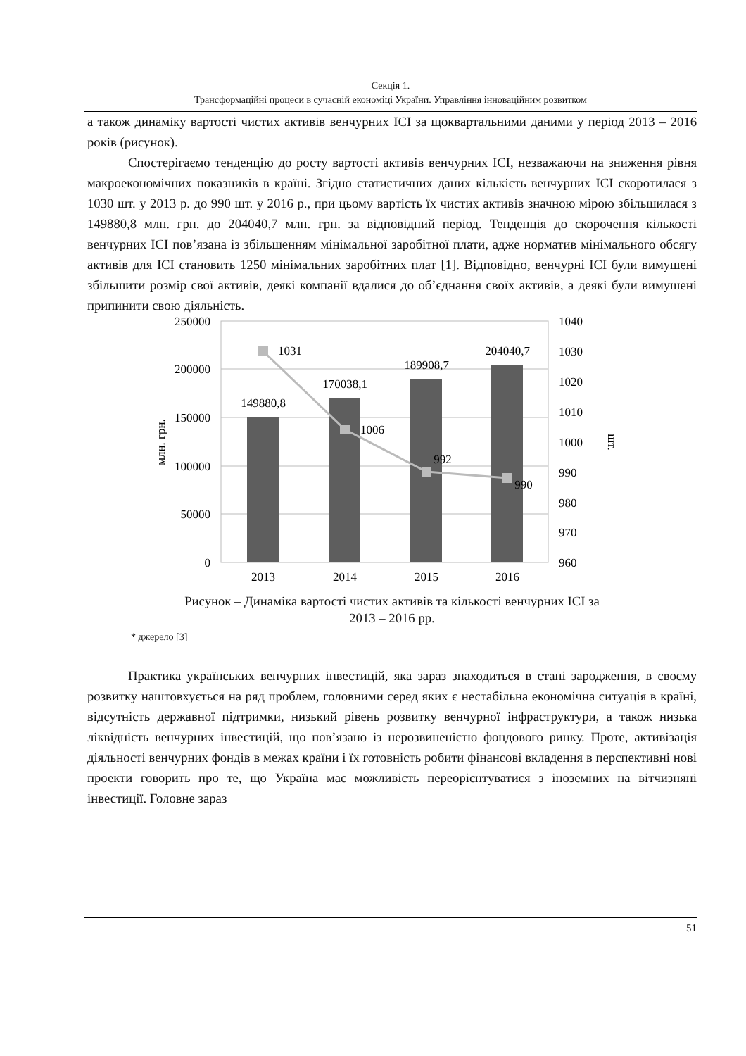Секція 1.
Трансформаційні процеси в сучасній економіці України. Управління інноваційним розвитком
а також динаміку вартості чистих активів венчурних ІСІ за щоквартальними даними у період 2013 – 2016 років (рисунок).
Спостерігаємо тенденцію до росту вартості активів венчурних ІСІ, незважаючи на зниження рівня макроекономічних показників в країні. Згідно статистичних даних кількість венчурних ІСІ скоротилася з 1030 шт. у 2013 р. до 990 шт. у 2016 р., при цьому вартість їх чистих активів значною мірою збільшилася з 149880,8 млн. грн. до 204040,7 млн. грн. за відповідний період. Тенденція до скорочення кількості венчурних ІСІ пов’язана із збільшенням мінімальної заробітної плати, адже норматив мінімального обсягу активів для ІСІ становить 1250 мінімальних заробітних плат [1]. Відповідно, венчурні ІСІ були вимушені збільшити розмір свої активів, деякі компанії вдалися до об’єднання своїх активів, а деякі були вимушені припинити свою діяльність.
250000
200000
150000
100000
50000
0
1040
1030
1020
1010
1000
990
980
970
960
149880,8
170038,1
189908,7
204040,7
1031
1006
992
990
2013
2014
2015
2016
млн. грн.
шт.
Рисунок – Динаміка вартості чистих активів та кількості венчурних ІСІ за
2013 – 2016 рр.
* джерело [3]
Практика українських венчурних інвестицій, яка зараз знаходиться в стані зародження, в своєму розвитку наштовхується на ряд проблем, головними серед яких є нестабільна економічна ситуація в країні, відсутність державної підтримки, низький рівень розвитку венчурної інфраструктури, а також низька ліквідність венчурних інвестицій, що пов’язано із нерозвиненістю фондового ринку. Проте, активізація діяльності венчурних фондів в межах країни і їх готовність робити фінансові вкладення в перспективні нові проекти говорить про те, що Україна має можливість переорієнтуватися з іноземних на вітчизняні інвестиції. Головне зараз
51